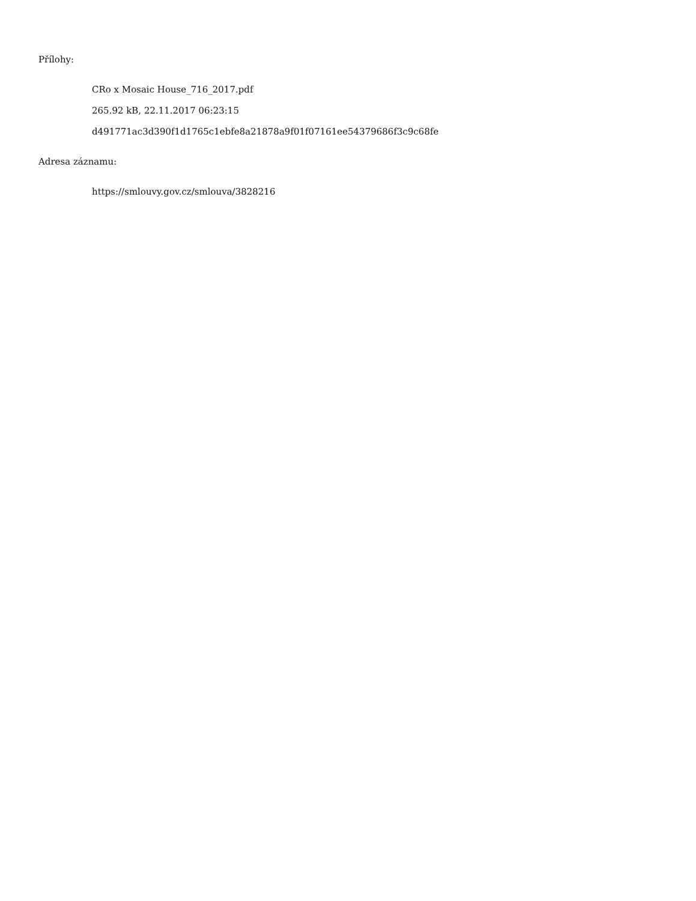Přílohy:
CRo x Mosaic House_716_2017.pdf
265.92 kB, 22.11.2017 06:23:15
d491771ac3d390f1d1765c1ebfe8a21878a9f01f07161ee54379686f3c9c68fe
Adresa záznamu:
https://smlouvy.gov.cz/smlouva/3828216